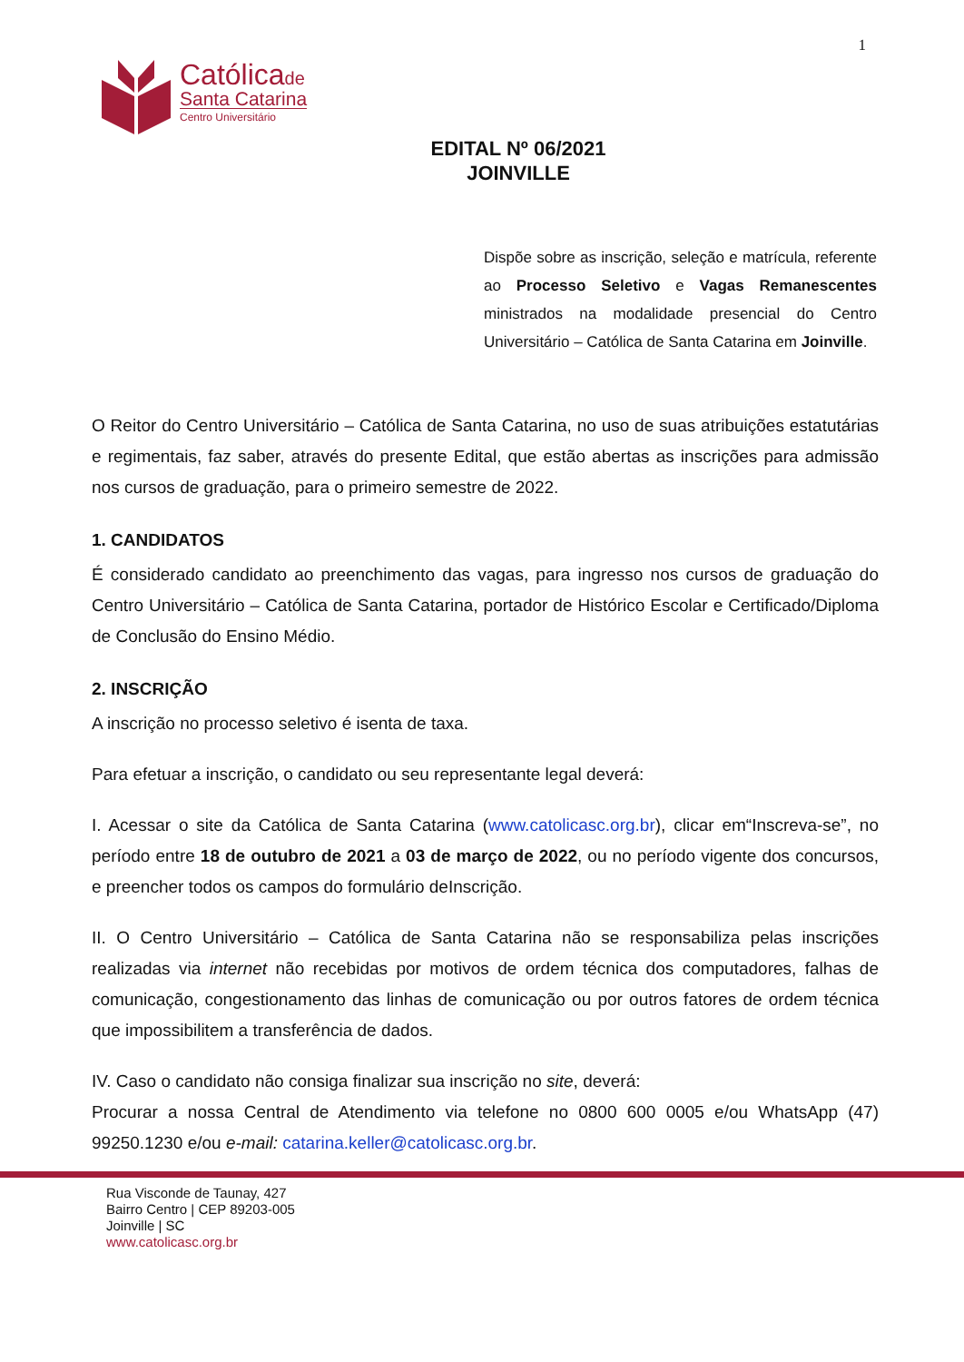1
Católicade
Santa Catarina
Centro Universitário
EDITAL Nº 06/2021
JOINVILLE
Dispõe sobre as inscrição, seleção e matrícula, referente ao Processo Seletivo e Vagas Remanescentes ministrados na modalidade presencial do Centro Universitário – Católica de Santa Catarina em Joinville.
O Reitor do Centro Universitário – Católica de Santa Catarina, no uso de suas atribuições estatutárias e regimentais, faz saber, através do presente Edital, que estão abertas as inscrições para admissão nos cursos de graduação, para o primeiro semestre de 2022.
1. CANDIDATOS
É considerado candidato ao preenchimento das vagas, para ingresso nos cursos de graduação do Centro Universitário – Católica de Santa Catarina, portador de Histórico Escolar e Certificado/Diploma de Conclusão do Ensino Médio.
2. INSCRIÇÃO
A inscrição no processo seletivo é isenta de taxa.
Para efetuar a inscrição, o candidato ou seu representante legal deverá:
I. Acessar o site da Católica de Santa Catarina (www.catolicasc.org.br), clicar em“Inscreva-se”, no período entre 18 de outubro de 2021 a 03 de março de 2022, ou no período vigente dos concursos, e preencher todos os campos do formulário deInscrição.
II. O Centro Universitário – Católica de Santa Catarina não se responsabiliza pelas inscrições realizadas via internet não recebidas por motivos de ordem técnica dos computadores, falhas de comunicação, congestionamento das linhas de comunicação ou por outros fatores de ordem técnica que impossibilitem a transferência de dados.
IV. Caso o candidato não consiga finalizar sua inscrição no site, deverá:
Procurar a nossa Central de Atendimento via telefone no 0800 600 0005 e/ou WhatsApp (47) 99250.1230 e/ou e-mail: catarina.keller@catolicasc.org.br.
Rua Visconde de Taunay, 427
Bairro Centro | CEP 89203-005
Joinville | SC
www.catolicasc.org.br